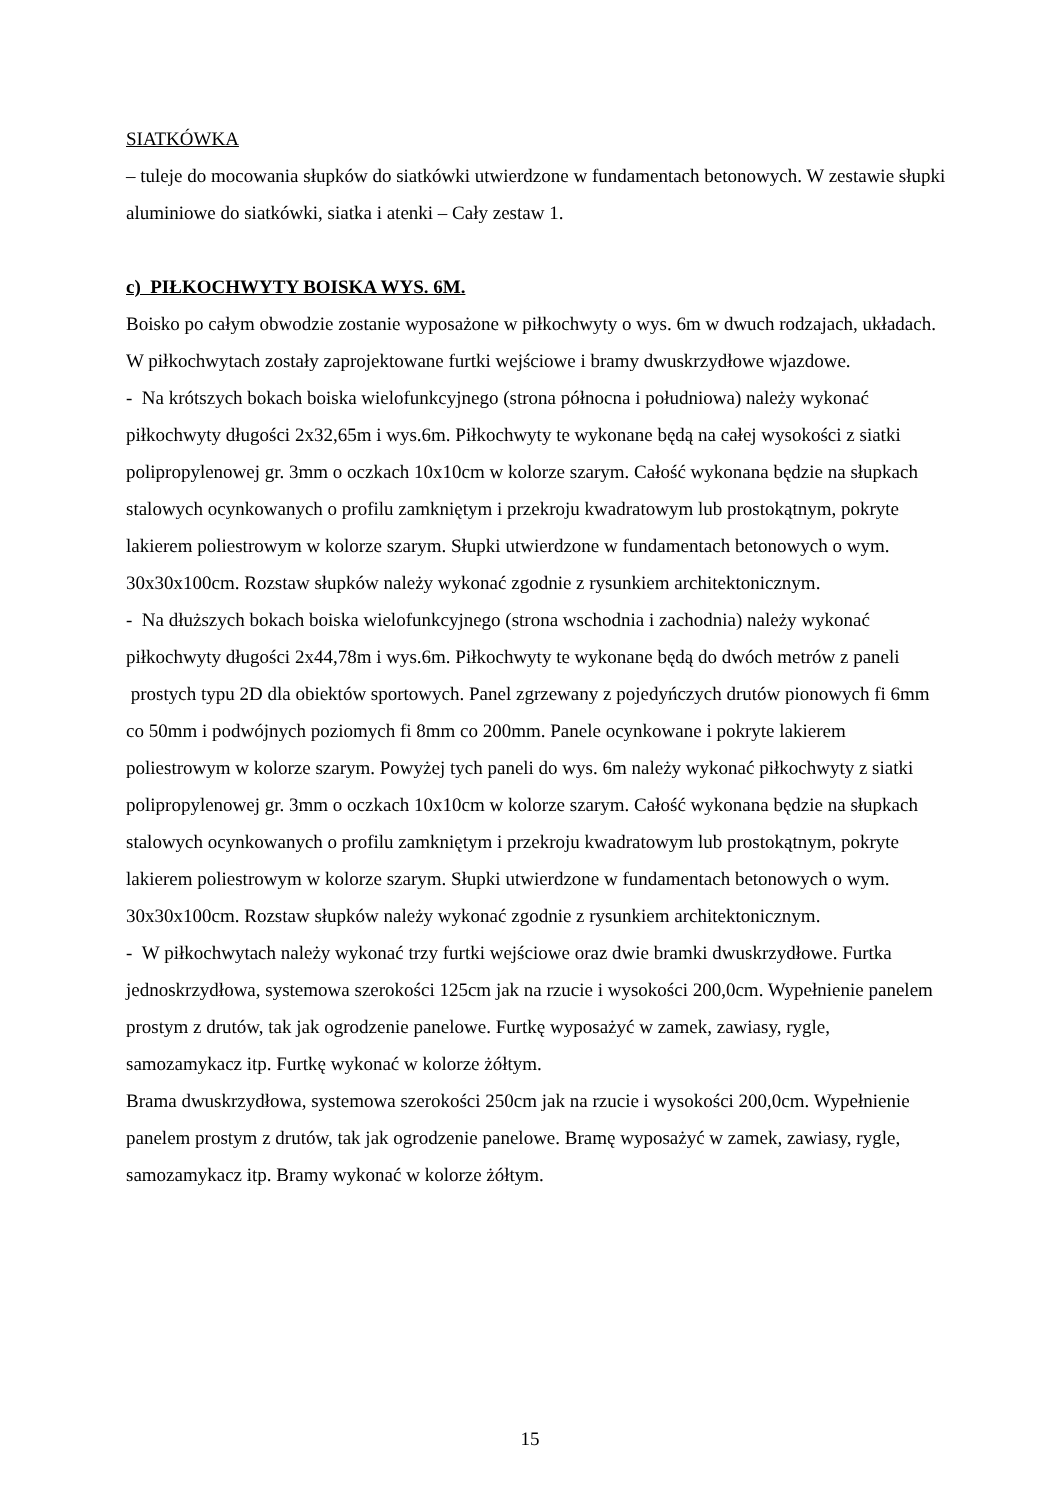SIATKÓWKA
– tuleje do mocowania słupków do siatkówki utwierdzone w fundamentach betonowych. W zestawie słupki aluminiowe do siatkówki, siatka i atenki – Cały zestaw 1.
c) PIŁKOCHWYTY BOISKA WYS. 6M.
Boisko po całym obwodzie zostanie wyposażone w piłkochwyty o wys. 6m w dwuch rodzajach, układach. W piłkochwytach zostały zaprojektowane furtki wejściowe i bramy dwuskrzydłowe wjazdowe.
- Na krótszych bokach boiska wielofunkcyjnego (strona północna i południowa) należy wykonać piłkochwyty długości 2x32,65m i wys.6m. Piłkochwyty te wykonane będą na całej wysokości z siatki polipropylenowej gr. 3mm o oczkach 10x10cm w kolorze szarym. Całość wykonana będzie na słupkach stalowych ocynkowanych o profilu zamkniętym i przekroju kwadratowym lub prostokątnym, pokryte lakierem poliestrowym w kolorze szarym. Słupki utwierdzone w fundamentach betonowych o wym. 30x30x100cm. Rozstaw słupków należy wykonać zgodnie z rysunkiem architektonicznym.
- Na dłuższych bokach boiska wielofunkcyjnego (strona wschodnia i zachodnia) należy wykonać piłkochwyty długości 2x44,78m i wys.6m. Piłkochwyty te wykonane będą do dwóch metrów z paneli prostych typu 2D dla obiektów sportowych. Panel zgrzewany z pojedyńczych drutów pionowych fi 6mm co 50mm i podwójnych poziomych fi 8mm co 200mm. Panele ocynkowane i pokryte lakierem poliestrowym w kolorze szarym. Powyżej tych paneli do wys. 6m należy wykonać piłkochwyty z siatki polipropylenowej gr. 3mm o oczkach 10x10cm w kolorze szarym. Całość wykonana będzie na słupkach stalowych ocynkowanych o profilu zamkniętym i przekroju kwadratowym lub prostokątnym, pokryte lakierem poliestrowym w kolorze szarym. Słupki utwierdzone w fundamentach betonowych o wym. 30x30x100cm. Rozstaw słupków należy wykonać zgodnie z rysunkiem architektonicznym.
- W piłkochwytach należy wykonać trzy furtki wejściowe oraz dwie bramki dwuskrzydłowe. Furtka jednoskrzydłowa, systemowa szerokości 125cm jak na rzucie i wysokości 200,0cm. Wypełnienie panelem prostym z drutów, tak jak ogrodzenie panelowe. Furtkę wyposażyć w zamek, zawiasy, rygle, samozamykacz itp. Furtkę wykonać w kolorze żółtym.
Brama dwuskrzydłowa, systemowa szerokości 250cm jak na rzucie i wysokości 200,0cm. Wypełnienie panelem prostym z drutów, tak jak ogrodzenie panelowe. Bramę wyposażyć w zamek, zawiasy, rygle, samozamykacz itp. Bramy wykonać w kolorze żółtym.
15